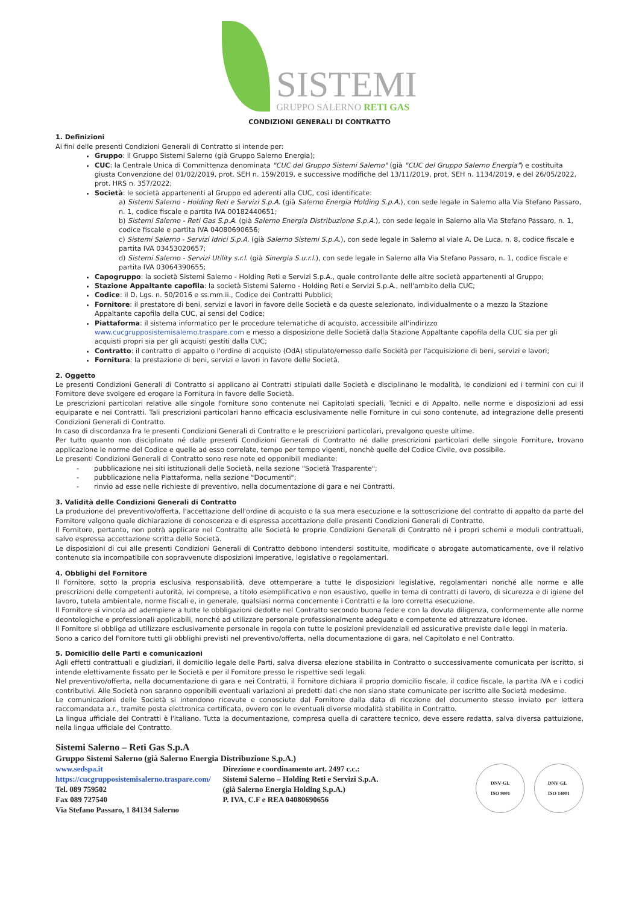SISTEMI
GRUPPO SALERNO RETI GAS
CONDIZIONI GENERALI DI CONTRATTO
1. Definizioni
Ai fini delle presenti Condizioni Generali di Contratto si intende per:
Gruppo: il Gruppo Sistemi Salerno (già Gruppo Salerno Energia);
CUC: la Centrale Unica di Committenza denominata "CUC del Gruppo Sistemi Salerno" (già "CUC del Gruppo Salerno Energia") e costituita giusta Convenzione del 01/02/2019, prot. SEH n. 159/2019, e successive modifiche del 13/11/2019, prot. SEH n. 1134/2019, e del 26/05/2022, prot. HRS n. 357/2022;
Società: le società appartenenti al Gruppo ed aderenti alla CUC, così identificate:
a) Sistemi Salerno - Holding Reti e Servizi S.p.A. (già Salerno Energia Holding S.p.A.), con sede legale in Salerno alla Via Stefano Passaro, n. 1, codice fiscale e partita IVA 00182440651;
b) Sistemi Salerno - Reti Gas S.p.A. (già Salerno Energia Distribuzione S.p.A.), con sede legale in Salerno alla Via Stefano Passaro, n. 1, codice fiscale e partita IVA 04080690656;
c) Sistemi Salerno - Servizi Idrici S.p.A. (già Salerno Sistemi S.p.A.), con sede legale in Salerno al viale A. De Luca, n. 8, codice fiscale e partita IVA 03453020657;
d) Sistemi Salerno - Servizi Utility s.r.l. (già Sinergia S.u.r.l.), con sede legale in Salerno alla Via Stefano Passaro, n. 1, codice fiscale e partita IVA 03064390655;
Capogruppo: la società Sistemi Salerno - Holding Reti e Servizi S.p.A., quale controllante delle altre società appartenenti al Gruppo;
Stazione Appaltante capofila: la società Sistemi Salerno - Holding Reti e Servizi S.p.A., nell'ambito della CUC;
Codice: il D. Lgs. n. 50/2016 e ss.mm.ii., Codice dei Contratti Pubblici;
Fornitore: il prestatore di beni, servizi e lavori in favore delle Società e da queste selezionato, individualmente o a mezzo la Stazione Appaltante capofila della CUC, ai sensi del Codice;
Piattaforma: il sistema informatico per le procedure telematiche di acquisto, accessibile all'indirizzo www.cucgrupposistemisalerno.traspare.com e messo a disposizione delle Società dalla Stazione Appaltante capofila della CUC sia per gli acquisti propri sia per gli acquisti gestiti dalla CUC;
Contratto: il contratto di appalto o l'ordine di acquisto (OdA) stipulato/emesso dalle Società per l'acquisizione di beni, servizi e lavori;
Fornitura: la prestazione di beni, servizi e lavori in favore delle Società.
2. Oggetto
Le presenti Condizioni Generali di Contratto si applicano ai Contratti stipulati dalle Società e disciplinano le modalità, le condizioni ed i termini con cui il Fornitore deve svolgere ed erogare la Fornitura in favore delle Società.
Le prescrizioni particolari relative alle singole Forniture sono contenute nei Capitolati speciali, Tecnici e di Appalto, nelle norme e disposizioni ad essi equiparate e nei Contratti. Tali prescrizioni particolari hanno efficacia esclusivamente nelle Forniture in cui sono contenute, ad integrazione delle presenti Condizioni Generali di Contratto.
In caso di discordanza fra le presenti Condizioni Generali di Contratto e le prescrizioni particolari, prevalgono queste ultime.
Per tutto quanto non disciplinato né dalle presenti Condizioni Generali di Contratto né dalle prescrizioni particolari delle singole Forniture, trovano applicazione le norme del Codice e quelle ad esso correlate, tempo per tempo vigenti, nonchè quelle del Codice Civile, ove possibile.
Le presenti Condizioni Generali di Contratto sono rese note ed opponibili mediante:
- pubblicazione nei siti istituzionali delle Società, nella sezione "Società Trasparente";
- pubblicazione nella Piattaforma, nella sezione "Documenti";
- rinvio ad esse nelle richieste di preventivo, nella documentazione di gara e nei Contratti.
3. Validità delle Condizioni Generali di Contratto
La produzione del preventivo/offerta, l'accettazione dell'ordine di acquisto o la sua mera esecuzione e la sottoscrizione del contratto di appalto da parte del Fornitore valgono quale dichiarazione di conoscenza e di espressa accettazione delle presenti Condizioni Generali di Contratto.
Il Fornitore, pertanto, non potrà applicare nel Contratto alle Società le proprie Condizioni Generali di Contratto né i propri schemi e moduli contrattuali, salvo espressa accettazione scritta delle Società.
Le disposizioni di cui alle presenti Condizioni Generali di Contratto debbono intendersi sostituite, modificate o abrogate automaticamente, ove il relativo contenuto sia incompatibile con sopravvenute disposizioni imperative, legislative o regolamentari.
4. Obblighi del Fornitore
Il Fornitore, sotto la propria esclusiva responsabilità, deve ottemperare a tutte le disposizioni legislative, regolamentari nonché alle norme e alle prescrizioni delle competenti autorità, ivi comprese, a titolo esemplificativo e non esaustivo, quelle in tema di contratti di lavoro, di sicurezza e di igiene del lavoro, tutela ambientale, norme fiscali e, in generale, qualsiasi norma concernente i Contratti e la loro corretta esecuzione.
Il Fornitore si vincola ad adempiere a tutte le obbligazioni dedotte nel Contratto secondo buona fede e con la dovuta diligenza, conformemente alle norme deontologiche e professionali applicabili, nonché ad utilizzare personale professionalmente adeguato e competente ed attrezzature idonee.
Il Fornitore si obbliga ad utilizzare esclusivamente personale in regola con tutte le posizioni previdenziali ed assicurative previste dalle leggi in materia.
Sono a carico del Fornitore tutti gli obblighi previsti nel preventivo/offerta, nella documentazione di gara, nel Capitolato e nel Contratto.
5. Domicilio delle Parti e comunicazioni
Agli effetti contrattuali e giudiziari, il domicilio legale delle Parti, salva diversa elezione stabilita in Contratto o successivamente comunicata per iscritto, si intende elettivamente fissato per le Società e per il Fornitore presso le rispettive sedi legali.
Nel preventivo/offerta, nella documentazione di gara e nei Contratti, il Fornitore dichiara il proprio domicilio fiscale, il codice fiscale, la partita IVA e i codici contributivi. Alle Società non saranno opponibili eventuali variazioni ai predetti dati che non siano state comunicate per iscritto alle Società medesime.
Le comunicazioni delle Società si intendono ricevute e conosciute dal Fornitore dalla data di ricezione del documento stesso inviato per lettera raccomandata a.r., tramite posta elettronica certificata, ovvero con le eventuali diverse modalità stabilite in Contratto.
La lingua ufficiale dei Contratti è l'italiano. Tutta la documentazione, compresa quella di carattere tecnico, deve essere redatta, salva diversa pattuizione, nella lingua ufficiale del Contratto.
Sistemi Salerno – Reti Gas S.p.A
Gruppo Sistemi Salerno (già Salerno Energia Distribuzione S.p.A.)
www.sedspa.it
https://cucgrupposistemisalerno.traspare.com/
Tel. 089 759502
Fax 089 727540
Via Stefano Passaro, 1 84134 Salerno
Direzione e coordinamento art. 2497 c.c.:
Sistemi Salerno – Holding Reti e Servizi S.p.A.
(già Salerno Energia Holding S.p.A.)
P. IVA, C.F e REA 04080690656
DNV·GL
ISO 9001
DNV·GL
ISO 14001